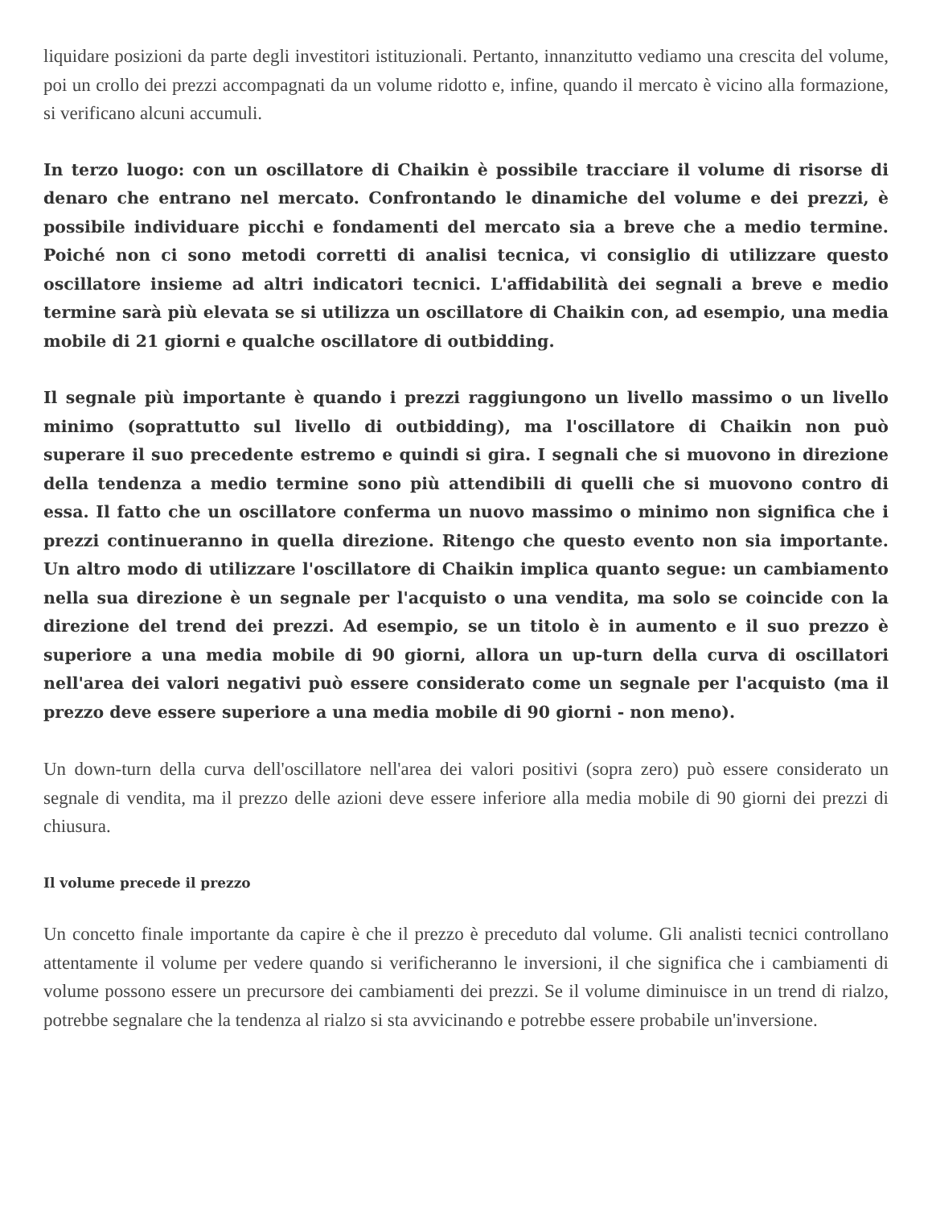liquidare posizioni da parte degli investitori istituzionali. Pertanto, innanzitutto vediamo una crescita del volume, poi un crollo dei prezzi accompagnati da un volume ridotto e, infine, quando il mercato è vicino alla formazione, si verificano alcuni accumuli.
In terzo luogo: con un oscillatore di Chaikin è possibile tracciare il volume di risorse di denaro che entrano nel mercato. Confrontando le dinamiche del volume e dei prezzi, è possibile individuare picchi e fondamenti del mercato sia a breve che a medio termine. Poiché non ci sono metodi corretti di analisi tecnica, vi consiglio di utilizzare questo oscillatore insieme ad altri indicatori tecnici. L'affidabilità dei segnali a breve e medio termine sarà più elevata se si utilizza un oscillatore di Chaikin con, ad esempio, una media mobile di 21 giorni e qualche oscillatore di outbidding.
Il segnale più importante è quando i prezzi raggiungono un livello massimo o un livello minimo (soprattutto sul livello di outbidding), ma l'oscillatore di Chaikin non può superare il suo precedente estremo e quindi si gira. I segnali che si muovono in direzione della tendenza a medio termine sono più attendibili di quelli che si muovono contro di essa. Il fatto che un oscillatore conferma un nuovo massimo o minimo non significa che i prezzi continueranno in quella direzione. Ritengo che questo evento non sia importante. Un altro modo di utilizzare l'oscillatore di Chaikin implica quanto segue: un cambiamento nella sua direzione è un segnale per l'acquisto o una vendita, ma solo se coincide con la direzione del trend dei prezzi. Ad esempio, se un titolo è in aumento e il suo prezzo è superiore a una media mobile di 90 giorni, allora un up-turn della curva di oscillatori nell'area dei valori negativi può essere considerato come un segnale per l'acquisto (ma il prezzo deve essere superiore a una media mobile di 90 giorni - non meno).
Un down-turn della curva dell'oscillatore nell'area dei valori positivi (sopra zero) può essere considerato un segnale di vendita, ma il prezzo delle azioni deve essere inferiore alla media mobile di 90 giorni dei prezzi di chiusura.
Il volume precede il prezzo
Un concetto finale importante da capire è che il prezzo è preceduto dal volume. Gli analisti tecnici controllano attentamente il volume per vedere quando si verificheranno le inversioni, il che significa che i cambiamenti di volume possono essere un precursore dei cambiamenti dei prezzi. Se il volume diminuisce in un trend di rialzo, potrebbe segnalare che la tendenza al rialzo si sta avvicinando e potrebbe essere probabile un'inversione.